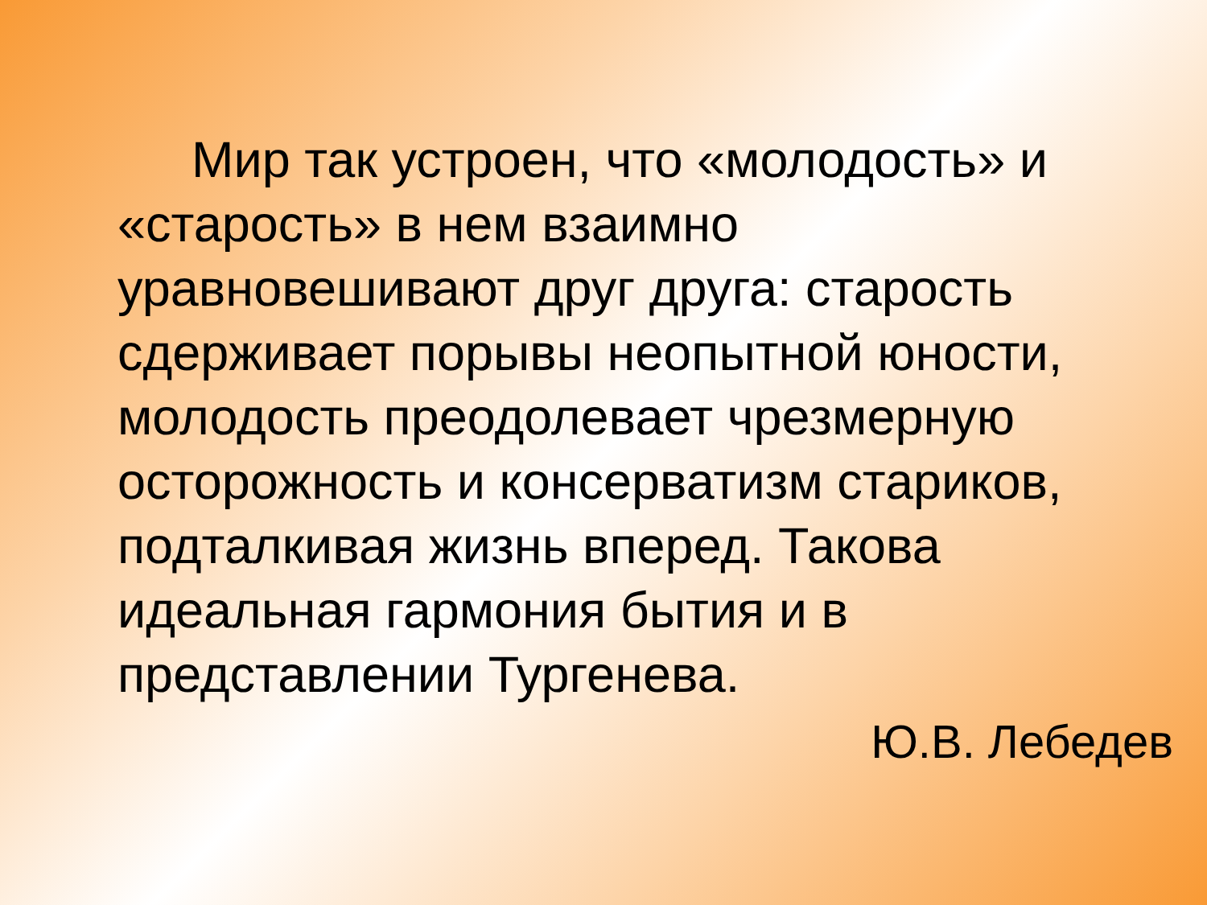Мир так устроен, что «молодость» и «старость» в нем взаимно уравновешивают друг друга: старость сдерживает порывы неопытной юности, молодость преодолевает чрезмерную осторожность и консерватизм стариков, подталкивая жизнь вперед. Такова идеальная гармония бытия и в представлении Тургенева.
Ю.В. Лебедев